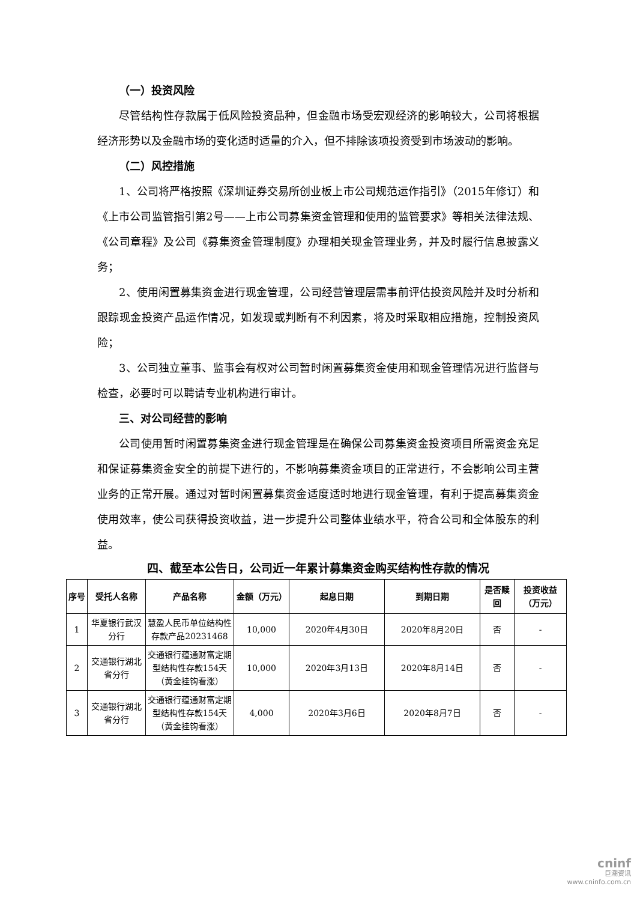（一）投资风险
尽管结构性存款属于低风险投资品种，但金融市场受宏观经济的影响较大，公司将根据经济形势以及金融市场的变化适时适量的介入，但不排除该项投资受到市场波动的影响。
（二）风控措施
1、公司将严格按照《深圳证券交易所创业板上市公司规范运作指引》（2015年修订）和《上市公司监管指引第2号——上市公司募集资金管理和使用的监管要求》等相关法律法规、《公司章程》及公司《募集资金管理制度》办理相关现金管理业务，并及时履行信息披露义务；
2、使用闲置募集资金进行现金管理，公司经营管理层需事前评估投资风险并及时分析和跟踪现金投资产品运作情况，如发现或判断有不利因素，将及时采取相应措施，控制投资风险；
3、公司独立董事、监事会有权对公司暂时闲置募集资金使用和现金管理情况进行监督与检查，必要时可以聘请专业机构进行审计。
三、对公司经营的影响
公司使用暂时闲置募集资金进行现金管理是在确保公司募集资金投资项目所需资金充足和保证募集资金安全的前提下进行的，不影响募集资金项目的正常进行，不会影响公司主营业务的正常开展。通过对暂时闲置募集资金适度适时地进行现金管理，有利于提高募集资金使用效率，使公司获得投资收益，进一步提升公司整体业绩水平，符合公司和全体股东的利益。
四、截至本公告日，公司近一年累计募集资金购买结构性存款的情况
| 序号 | 受托人名称 | 产品名称 | 金额（万元） | 起息日期 | 到期日期 | 是否赎回 | 投资收益（万元） |
| --- | --- | --- | --- | --- | --- | --- | --- |
| 1 | 华夏银行武汉分行 | 慧盈人民币单位结构性存款产品20231468 | 10,000 | 2020年4月30日 | 2020年8月20日 | 否 | - |
| 2 | 交通银行湖北省分行 | 交通银行蕴通财富定期型结构性存款154天（黄金挂钩看涨） | 10,000 | 2020年3月13日 | 2020年8月14日 | 否 | - |
| 3 | 交通银行湖北省分行 | 交通银行蕴通财富定期型结构性存款154天（黄金挂钩看涨） | 4,000 | 2020年3月6日 | 2020年8月7日 | 否 | - |
cninf
巨潮资讯
www.cninfo.com.cn